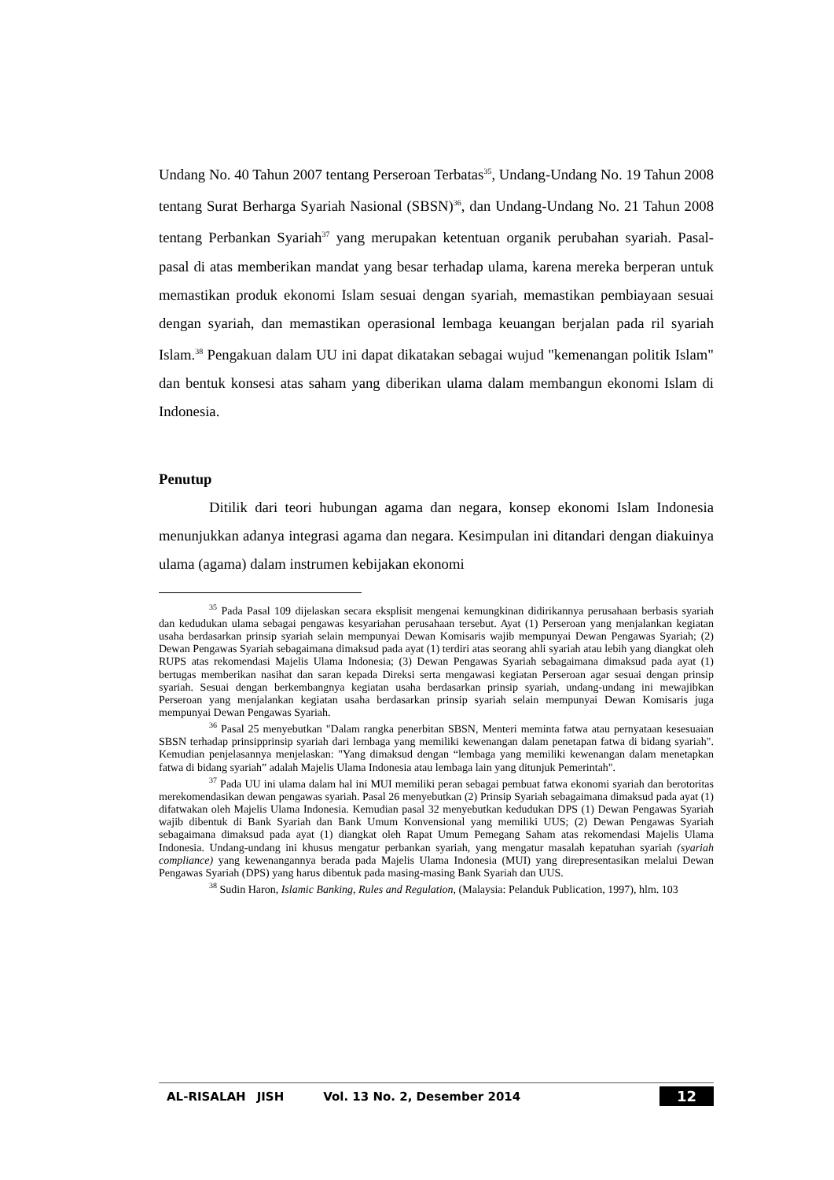Undang No. 40 Tahun 2007 tentang Perseroan Terbatas<sup>35</sup>, Undang-Undang No. 19 Tahun 2008 tentang Surat Berharga Syariah Nasional (SBSN)<sup>36</sup>, dan Undang-Undang No. 21 Tahun 2008 tentang Perbankan Syariah<sup>37</sup> yang merupakan ketentuan organik perubahan syariah. Pasal-pasal di atas memberikan mandat yang besar terhadap ulama, karena mereka berperan untuk memastikan produk ekonomi Islam sesuai dengan syariah, memastikan pembiayaan sesuai dengan syariah, dan memastikan operasional lembaga keuangan berjalan pada ril syariah Islam.<sup>38</sup> Pengakuan dalam UU ini dapat dikatakan sebagai wujud "kemenangan politik Islam" dan bentuk konsesi atas saham yang diberikan ulama dalam membangun ekonomi Islam di Indonesia.
Penutup
Ditilik dari teori hubungan agama dan negara, konsep ekonomi Islam Indonesia menunjukkan adanya integrasi agama dan negara. Kesimpulan ini ditandari dengan diakuinya ulama (agama) dalam instrumen kebijakan ekonomi
<sup>35</sup> Pada Pasal 109 dijelaskan secara eksplisit mengenai kemungkinan didirikannya perusahaan berbasis syariah dan kedudukan ulama sebagai pengawas kesyariahan perusahaan tersebut. Ayat (1) Perseroan yang menjalankan kegiatan usaha berdasarkan prinsip syariah selain mempunyai Dewan Komisaris wajib mempunyai Dewan Pengawas Syariah; (2) Dewan Pengawas Syariah sebagaimana dimaksud pada ayat (1) terdiri atas seorang ahli syariah atau lebih yang diangkat oleh RUPS atas rekomendasi Majelis Ulama Indonesia; (3) Dewan Pengawas Syariah sebagaimana dimaksud pada ayat (1) bertugas memberikan nasihat dan saran kepada Direksi serta mengawasi kegiatan Perseroan agar sesuai dengan prinsip syariah. Sesuai dengan berkembangnya kegiatan usaha berdasarkan prinsip syariah, undang-undang ini mewajibkan Perseroan yang menjalankan kegiatan usaha berdasarkan prinsip syariah selain mempunyai Dewan Komisaris juga mempunyai Dewan Pengawas Syariah.
<sup>36</sup> Pasal 25 menyebutkan "Dalam rangka penerbitan SBSN, Menteri meminta fatwa atau pernyataan kesesuaian SBSN terhadap prinsipprinsip syariah dari lembaga yang memiliki kewenangan dalam penetapan fatwa di bidang syariah". Kemudian penjelasannya menjelaskan: "Yang dimaksud dengan “lembaga yang memiliki kewenangan dalam menetapkan fatwa di bidang syariah” adalah Majelis Ulama Indonesia atau lembaga lain yang ditunjuk Pemerintah".
<sup>37</sup> Pada UU ini ulama dalam hal ini MUI memiliki peran sebagai pembuat fatwa ekonomi syariah dan berotoritas merekomendasikan dewan pengawas syariah. Pasal 26 menyebutkan (2) Prinsip Syariah sebagaimana dimaksud pada ayat (1) difatwakan oleh Majelis Ulama Indonesia. Kemudian pasal 32 menyebutkan kedudukan DPS (1) Dewan Pengawas Syariah wajib dibentuk di Bank Syariah dan Bank Umum Konvensional yang memiliki UUS; (2) Dewan Pengawas Syariah sebagaimana dimaksud pada ayat (1) diangkat oleh Rapat Umum Pemegang Saham atas rekomendasi Majelis Ulama Indonesia. Undang-undang ini khusus mengatur perbankan syariah, yang mengatur masalah kepatuhan syariah (syariah compliance) yang kewenangannya berada pada Majelis Ulama Indonesia (MUI) yang direpresentasikan melalui Dewan Pengawas Syariah (DPS) yang harus dibentuk pada masing-masing Bank Syariah dan UUS.
<sup>38</sup> Sudin Haron, Islamic Banking, Rules and Regulation, (Malaysia: Pelanduk Publication, 1997), hlm. 103
AL-RISALAH JISH Vol. 13 No. 2, Desember 2014 12